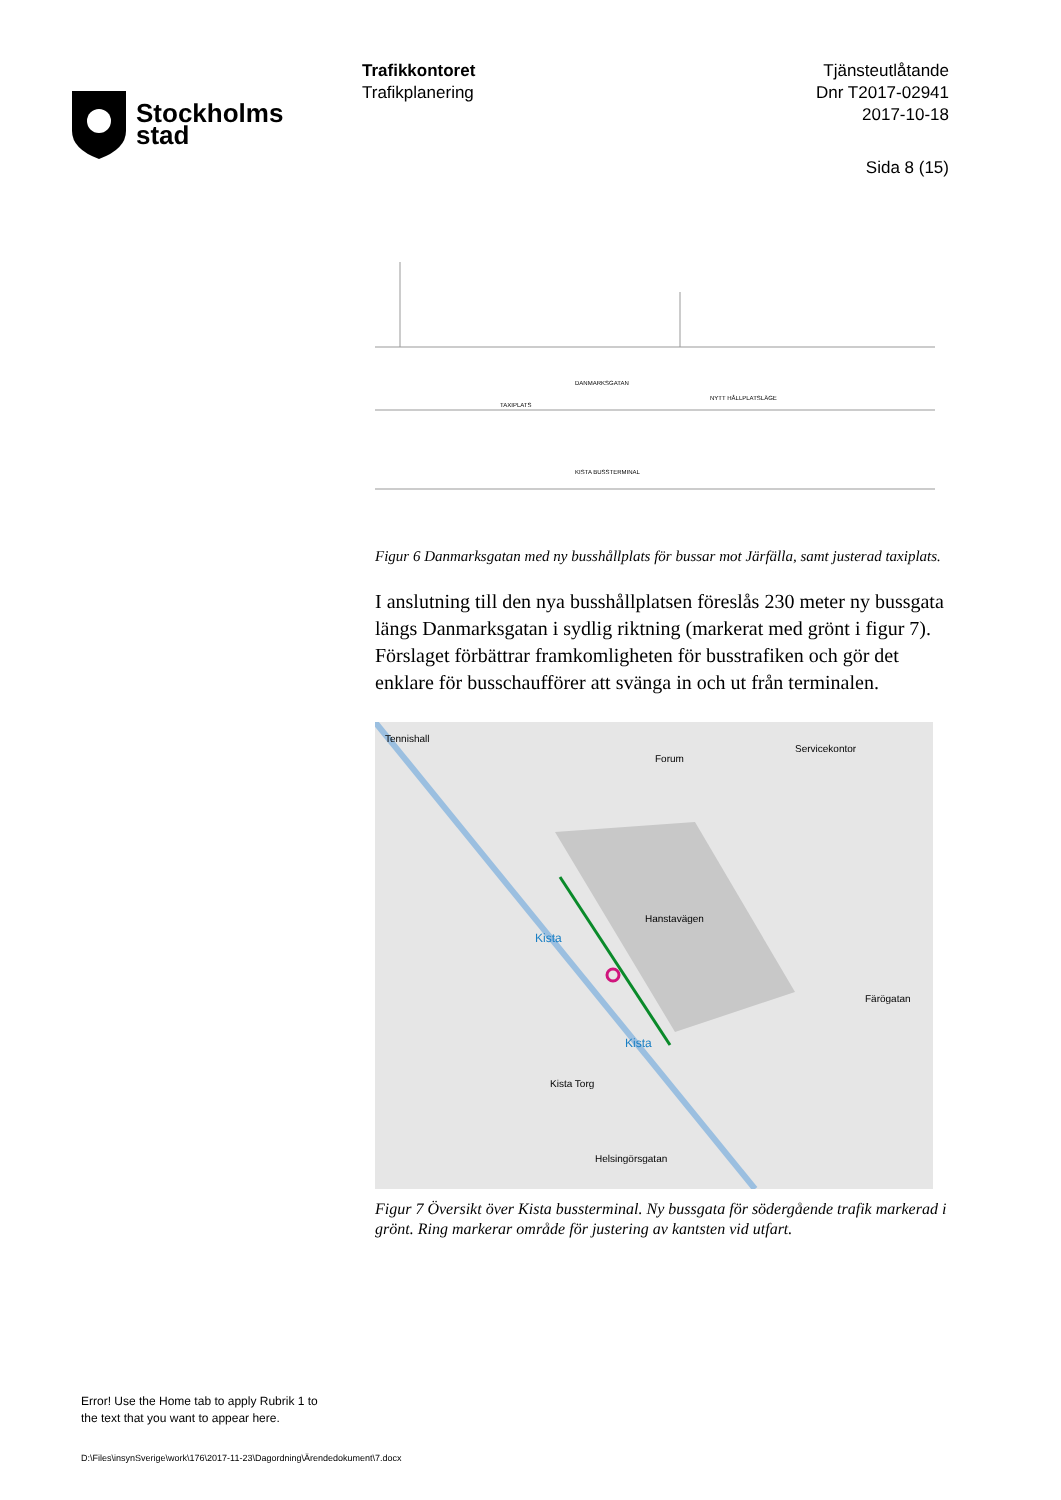Stockholms
stad
Trafikkontoret
Trafikplanering
Tjänsteutlåtande
Dnr T2017-02941
2017-10-18
Sida 8 (15)
DANMARKSGATAN
KISTA BUSSTERMINAL
TAXIPLATS
NYTT HÅLLPLATSLÄGE
Figur 6 Danmarksgatan med ny busshållplats för bussar mot Järfälla, samt justerad taxiplats.
I anslutning till den nya busshållplatsen föreslås 230 meter ny bussgata längs Danmarksgatan i sydlig riktning (markerat med grönt i figur 7). Förslaget förbättrar framkomligheten för busstrafiken och gör det enklare för busschaufförer att svänga in och ut från terminalen.
Forum
Kista
Kista
Kista Torg
Hanstavägen
Tennishall
Servicekontor
Färögatan
Helsingörsgatan
Figur 7 Översikt över Kista bussterminal. Ny bussgata för södergående trafik markerad i grönt. Ring markerar område för justering av kantsten vid utfart.
Error! Use the Home tab to apply Rubrik 1 to
the text that you want to appear here.
D:\Files\insynSverige\work\176\2017-11-23\Dagordning\Ärendedokument\7.docx